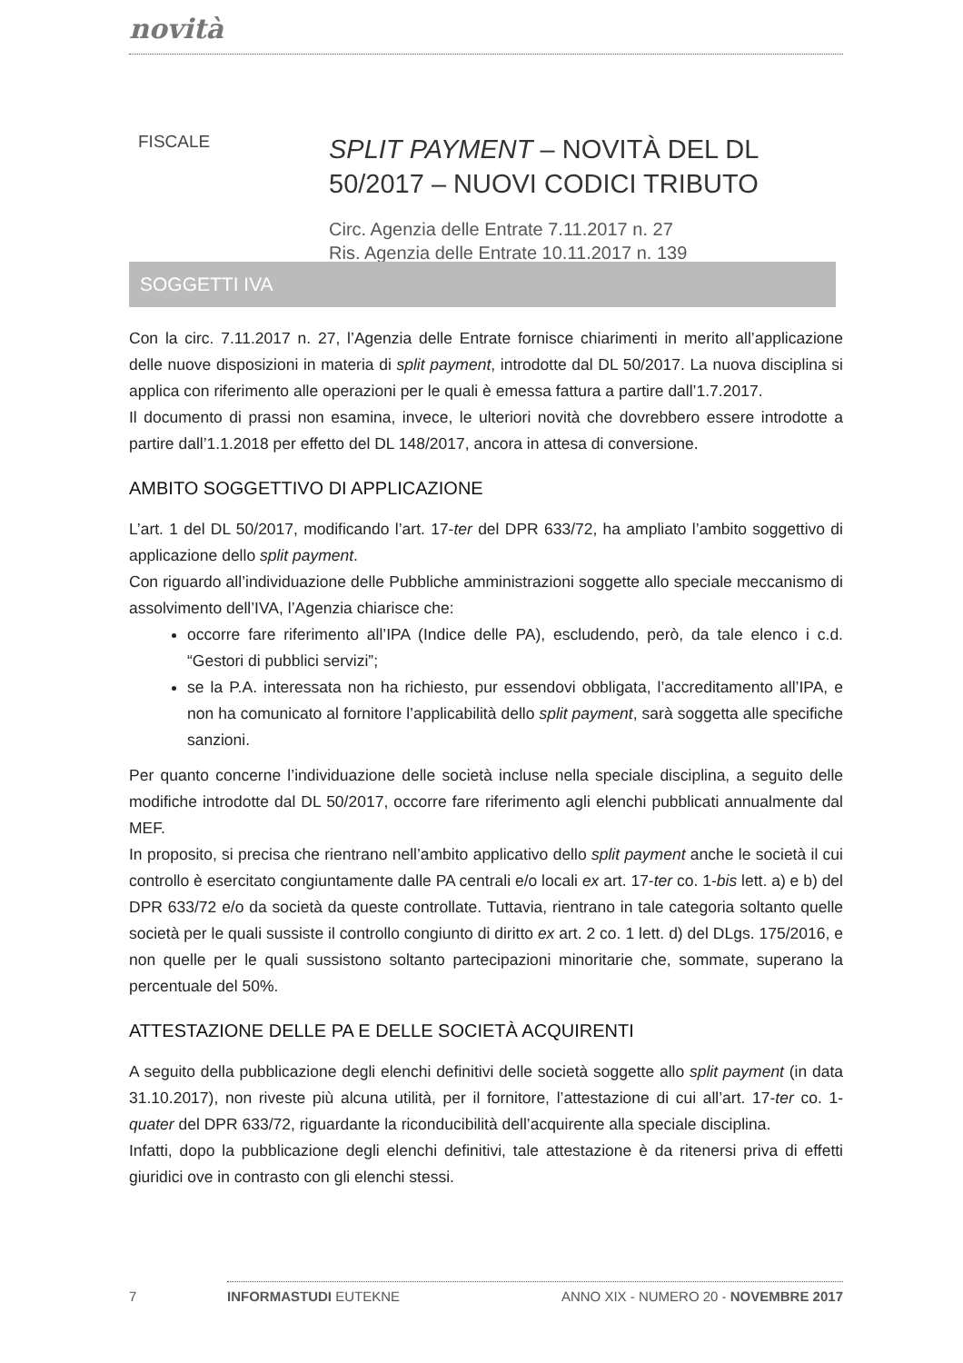novità
FISCALE
SPLIT PAYMENT – NOVITÀ DEL DL 50/2017 – NUOVI CODICI TRIBUTO
Circ. Agenzia delle Entrate 7.11.2017 n. 27
Ris. Agenzia delle Entrate 10.11.2017 n. 139
SOGGETTI IVA
Con la circ. 7.11.2017 n. 27, l’Agenzia delle Entrate fornisce chiarimenti in merito all’applicazione delle nuove disposizioni in materia di split payment, introdotte dal DL 50/2017. La nuova disciplina si applica con riferimento alle operazioni per le quali è emessa fattura a partire dall’1.7.2017.
Il documento di prassi non esamina, invece, le ulteriori novità che dovrebbero essere introdotte a partire dall’1.1.2018 per effetto del DL 148/2017, ancora in attesa di conversione.
AMBITO SOGGETTIVO DI APPLICAZIONE
L’art. 1 del DL 50/2017, modificando l’art. 17-ter del DPR 633/72, ha ampliato l’ambito soggettivo di applicazione dello split payment.
Con riguardo all’individuazione delle Pubbliche amministrazioni soggette allo speciale meccanismo di assolvimento dell’IVA, l’Agenzia chiarisce che:
occorre fare riferimento all’IPA (Indice delle PA), escludendo, però, da tale elenco i c.d. “Gestori di pubblici servizi”;
se la P.A. interessata non ha richiesto, pur essendovi obbligata, l’accreditamento all’IPA, e non ha comunicato al fornitore l’applicabilità dello split payment, sarà soggetta alle specifiche sanzioni.
Per quanto concerne l’individuazione delle società incluse nella speciale disciplina, a seguito delle modifiche introdotte dal DL 50/2017, occorre fare riferimento agli elenchi pubblicati annualmente dal MEF.
In proposito, si precisa che rientrano nell’ambito applicativo dello split payment anche le società il cui controllo è esercitato congiuntamente dalle PA centrali e/o locali ex art. 17-ter co. 1-bis lett. a) e b) del DPR 633/72 e/o da società da queste controllate. Tuttavia, rientrano in tale categoria soltanto quelle società per le quali sussiste il controllo congiunto di diritto ex art. 2 co. 1 lett. d) del DLgs. 175/2016, e non quelle per le quali sussistono soltanto partecipazioni minoritarie che, sommate, superano la percentuale del 50%.
ATTESTAZIONE DELLE PA E DELLE SOCIETÀ ACQUIRENTI
A seguito della pubblicazione degli elenchi definitivi delle società soggette allo split payment (in data 31.10.2017), non riveste più alcuna utilità, per il fornitore, l’attestazione di cui all’art. 17-ter co. 1-quater del DPR 633/72, riguardante la riconducibilità dell’acquirente alla speciale disciplina.
Infatti, dopo la pubblicazione degli elenchi definitivi, tale attestazione è da ritenersi priva di effetti giuridici ove in contrasto con gli elenchi stessi.
7 INFORMASTUDI EUTEKNE ANNO XIX - NUMERO 20 - NOVEMBRE 2017